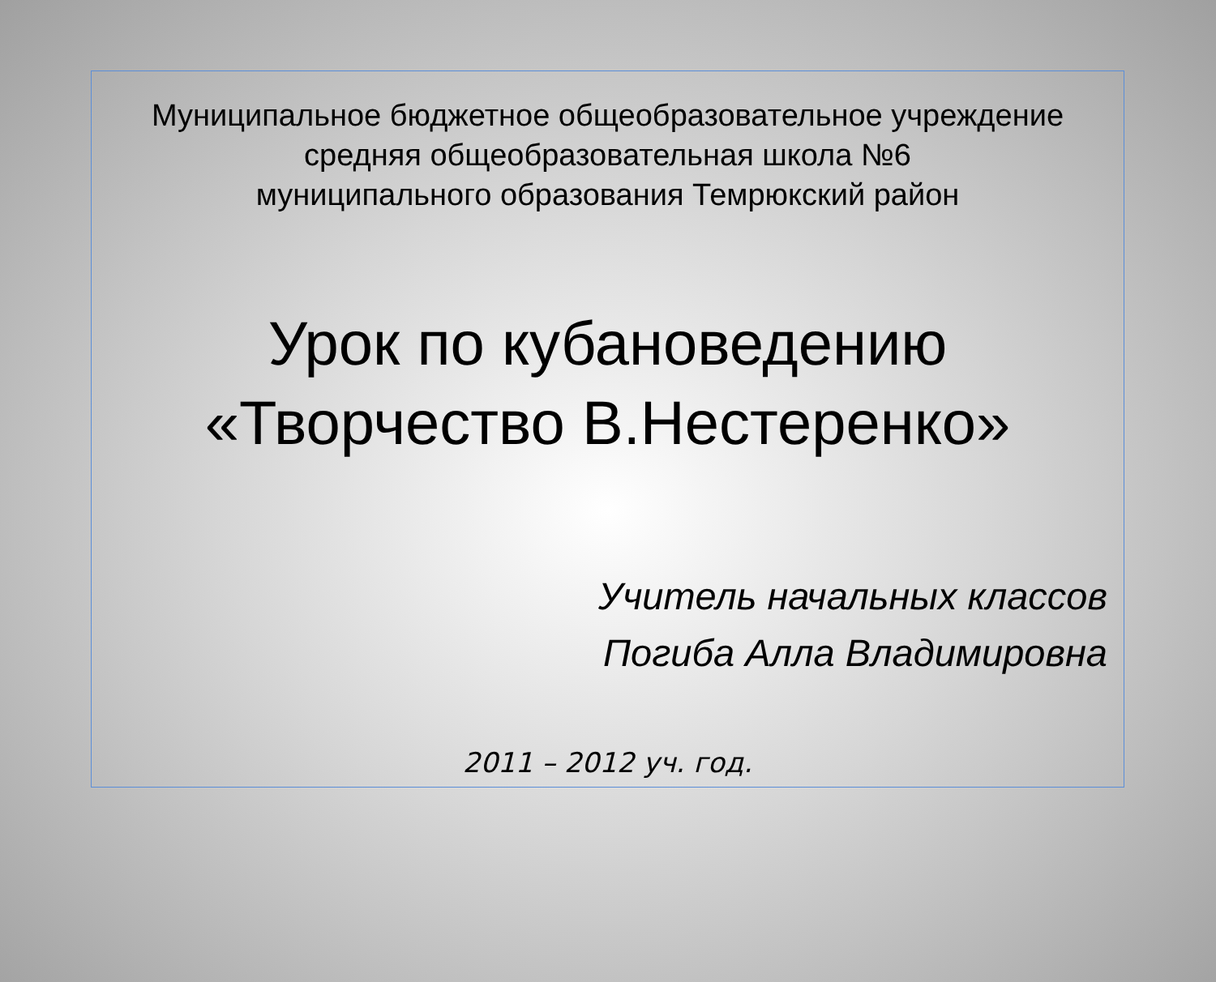Муниципальное бюджетное общеобразовательное учреждение
средняя общеобразовательная школа №6
муниципального образования Темрюкский район
Урок по кубановедению
«Творчество В.Нестеренко»
Учитель начальных классов
Погиба Алла Владимировна
2011 – 2012 уч. год.